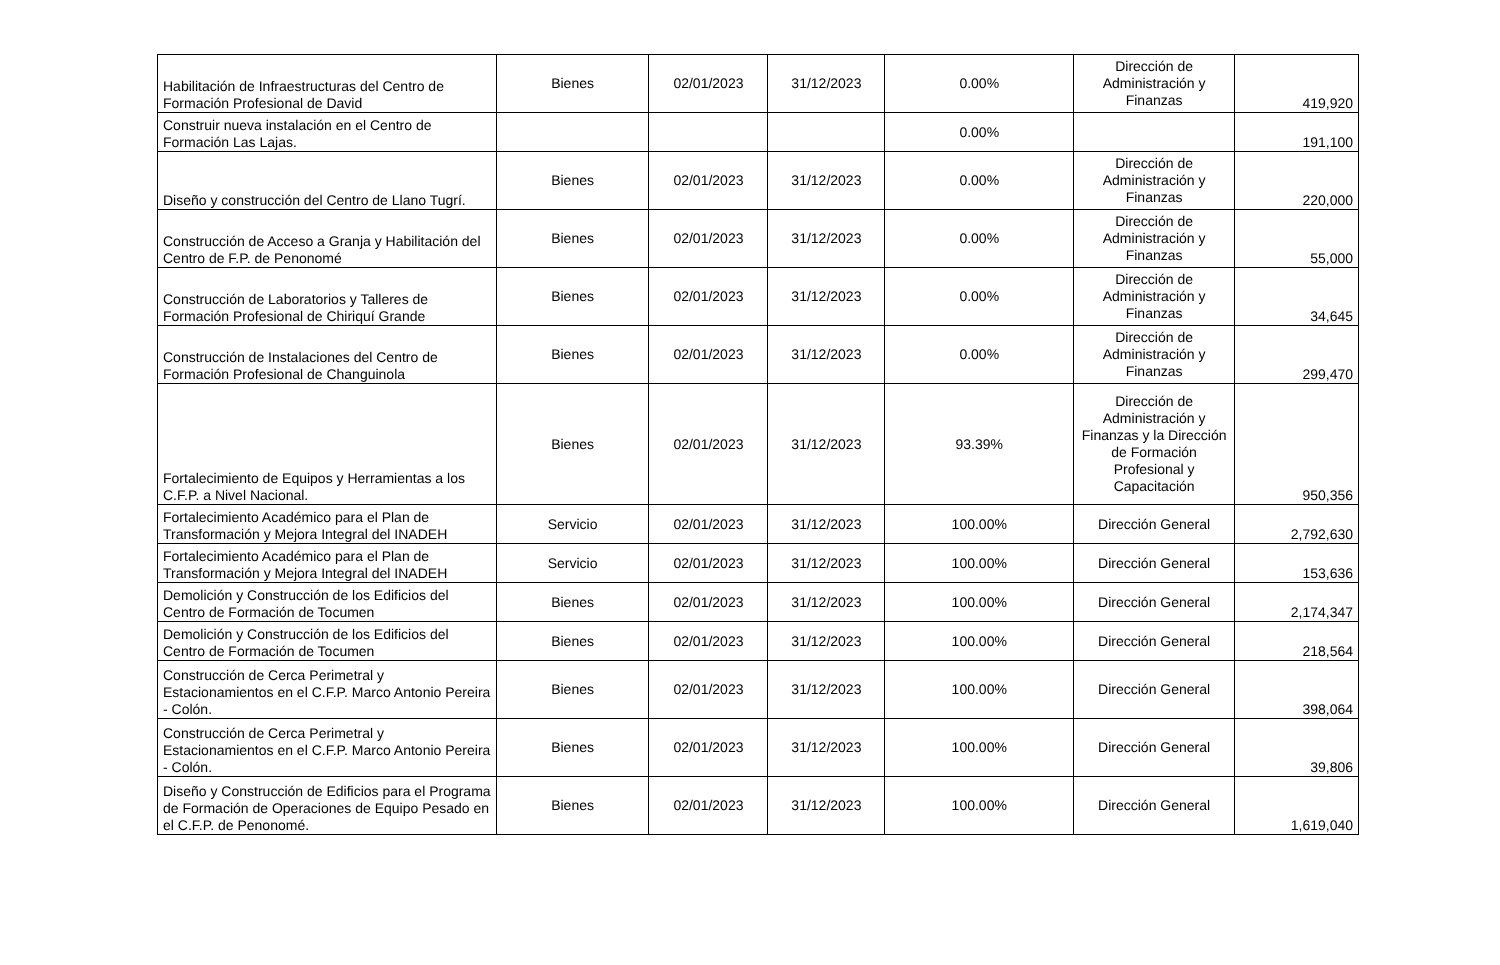| Habilitación de Infraestructuras del Centro de Formación Profesional de David | Bienes | 02/01/2023 | 31/12/2023 | 0.00% | Dirección de Administración y Finanzas | 419,920 |
| Construir nueva instalación en el Centro de Formación Las Lajas. | | | | 0.00% | | 191,100 |
| Diseño y construcción del Centro de Llano Tugrí. | Bienes | 02/01/2023 | 31/12/2023 | 0.00% | Dirección de Administración y Finanzas | 220,000 |
| Construcción de Acceso a Granja y Habilitación del Centro de F.P. de Penonomé | Bienes | 02/01/2023 | 31/12/2023 | 0.00% | Dirección de Administración y Finanzas | 55,000 |
| Construcción de Laboratorios y Talleres de Formación Profesional de Chiriquí Grande | Bienes | 02/01/2023 | 31/12/2023 | 0.00% | Dirección de Administración y Finanzas | 34,645 |
| Construcción de Instalaciones del Centro de Formación Profesional de Changuinola | Bienes | 02/01/2023 | 31/12/2023 | 0.00% | Dirección de Administración y Finanzas | 299,470 |
| Fortalecimiento de Equipos y Herramientas a los C.F.P. a Nivel Nacional. | Bienes | 02/01/2023 | 31/12/2023 | 93.39% | Dirección de Administración y Finanzas y la Dirección de Formación Profesional y Capacitación | 950,356 |
| Fortalecimiento Académico para el Plan de Transformación y Mejora Integral del INADEH | Servicio | 02/01/2023 | 31/12/2023 | 100.00% | Dirección General | 2,792,630 |
| Fortalecimiento Académico para el Plan de Transformación y Mejora Integral del INADEH | Servicio | 02/01/2023 | 31/12/2023 | 100.00% | Dirección General | 153,636 |
| Demolición y Construcción de los Edificios del Centro de Formación de Tocumen | Bienes | 02/01/2023 | 31/12/2023 | 100.00% | Dirección General | 2,174,347 |
| Demolición y Construcción de los Edificios del Centro de Formación de Tocumen | Bienes | 02/01/2023 | 31/12/2023 | 100.00% | Dirección General | 218,564 |
| Construcción de Cerca Perimetral y Estacionamientos en el C.F.P. Marco Antonio Pereira - Colón. | Bienes | 02/01/2023 | 31/12/2023 | 100.00% | Dirección General | 398,064 |
| Construcción de Cerca Perimetral y Estacionamientos en el C.F.P. Marco Antonio Pereira - Colón. | Bienes | 02/01/2023 | 31/12/2023 | 100.00% | Dirección General | 39,806 |
| Diseño y Construcción de Edificios para el Programa de Formación de Operaciones de Equipo Pesado en el C.F.P. de Penonomé. | Bienes | 02/01/2023 | 31/12/2023 | 100.00% | Dirección General | 1,619,040 |